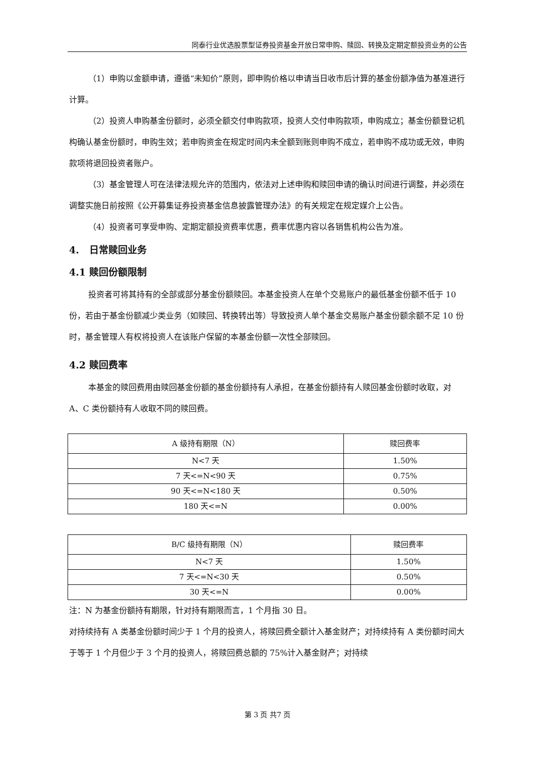同泰行业优选股票型证券投资基金开放日常申购、赎回、转换及定期定额投资业务的公告
（1）申购以金额申请，遵循“未知价”原则，即申购价格以申请当日收市后计算的基金份额净值为基准进行计算。
（2）投资人申购基金份额时，必须全额交付申购款项，投资人交付申购款项，申购成立；基金份额登记机构确认基金份额时，申购生效；若申购资金在规定时间内未全额到账则申购不成立，若申购不成功或无效，申购款项将退回投资者账户。
（3）基金管理人可在法律法规允许的范围内，依法对上述申购和赎回申请的确认时间进行调整，并必须在调整实施日前按照《公开募集证券投资基金信息披露管理办法》的有关规定在规定媒介上公告。
（4）投资者可享受申购、定期定额投资费率优惠，费率优惠内容以各销售机构公告为准。
4. 日常赎回业务
4.1 赎回份额限制
投资者可将其持有的全部或部分基金份额赎回。本基金投资人在单个交易账户的最低基金份额不低于 10 份，若由于基金份额减少类业务（如赎回、转换转出等）导致投资人单个基金交易账户基金份额余额不足 10 份时，基金管理人有权将投资人在该账户保留的本基金份额一次性全部赎回。
4.2 赎回费率
本基金的赎回费用由赎回基金份额的基金份额持有人承担，在基金份额持有人赎回基金份额时收取，对 A、C 类份额持有人收取不同的赎回费。
| A 级持有期限（N） | 赎回费率 |
| --- | --- |
| N<7 天 | 1.50% |
| 7 天<=N<90 天 | 0.75% |
| 90 天<=N<180 天 | 0.50% |
| 180 天<=N | 0.00% |
| B/C 级持有期限（N） | 赎回费率 |
| --- | --- |
| N<7 天 | 1.50% |
| 7 天<=N<30 天 | 0.50% |
| 30 天<=N | 0.00% |
注：N 为基金份额持有期限，针对持有期限而言，1 个月指 30 日。
对持续持有 A 类基金份额时间少于 1 个月的投资人，将赎回费全额计入基金财产；对持续持有 A 类份额时间大于等于 1 个月但少于 3 个月的投资人，将赎回费总额的 75%计入基金财产；对持续
第 3 页 共7 页